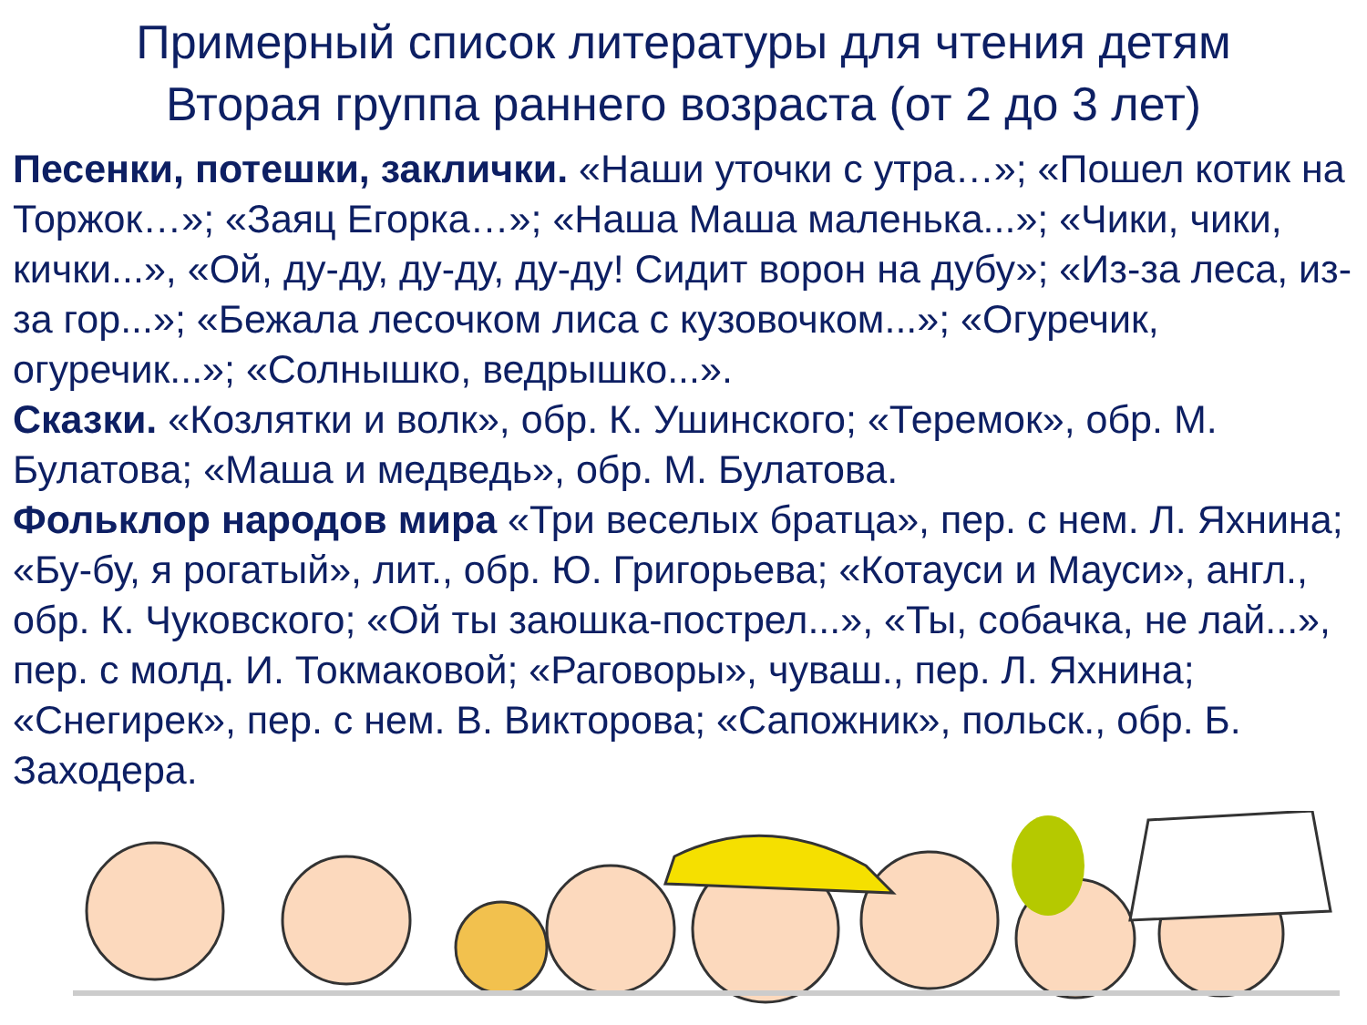Примерный список литературы для чтения детям
Вторая группа раннего возраста (от 2 до 3 лет)
Песенки, потешки, заклички. «Наши уточки с утра…»; «Пошел котик на Торжок…»; «Заяц Егорка…»; «Наша Маша маленька...»; «Чики, чики, кички...», «Ой, ду-ду, ду-ду, ду-ду! Сидит ворон на дубу»; «Из-за леса, из-за гор...»; «Бежала лесочком лиса с кузовочком...»; «Огуречик, огуречик...»; «Солнышко, ведрышко...».
Сказки. «Козлятки и волк», обр. К. Ушинского; «Теремок», обр. М. Булатова; «Маша и медведь», обр. М. Булатова.
Фольклор народов мира «Три веселых братца», пер. с нем. Л. Яхнина; «Бу-бу, я рогатый», лит., обр. Ю. Григорьева; «Котауси и Мауси», англ., обр. К. Чуковского; «Ой ты заюшка-пострел...», «Ты, собачка, не лай...», пер. с молд. И. Токмаковой; «Раговоры», чуваш., пер. Л. Яхнина; «Снегирек», пер. с нем. В. Викторова; «Сапожник», польск., обр. Б. Заходера.